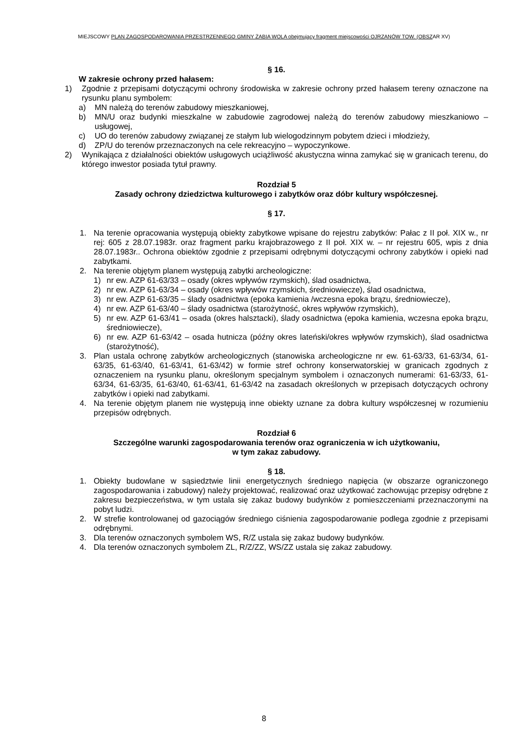MIEJSCOWY PLAN ZAGOSPODAROWANIA PRZESTRZENNEGO GMINY ŻABIA WOLA obejmujący fragment miejscowości OJRZANÓW TOW. (OBSZAR XV)
§ 16.
W zakresie ochrony przed hałasem:
1) Zgodnie z przepisami dotyczącymi ochrony środowiska w zakresie ochrony przed hałasem tereny oznaczone na rysunku planu symbolem:
a) MN należą do terenów zabudowy mieszkaniowej,
b) MN/U oraz budynki mieszkalne w zabudowie zagrodowej należą do terenów zabudowy mieszkaniowo – usługowej,
c) UO do terenów zabudowy związanej ze stałym lub wielogodzinnym pobytem dzieci i młodzieży,
d) ZP/U do terenów przeznaczonych na cele rekreacyjno – wypoczynkowe.
2) Wynikająca z działalności obiektów usługowych uciążliwość akustyczna winna zamykać się w granicach terenu, do którego inwestor posiada tytuł prawny.
Rozdział 5
Zasady ochrony dziedzictwa kulturowego i zabytków oraz dóbr kultury współczesnej.
§ 17.
1. Na terenie opracowania występują obiekty zabytkowe wpisane do rejestru zabytków: Pałac z II poł. XIX w., nr rej: 605 z 28.07.1983r. oraz fragment parku krajobrazowego z II poł. XIX w. – nr rejestru 605, wpis z dnia 28.07.1983r.. Ochrona obiektów zgodnie z przepisami odrębnymi dotyczącymi ochrony zabytków i opieki nad zabytkami.
2. Na terenie objętym planem występują zabytki archeologiczne:
1) nr ew. AZP 61-63/33 – osady (okres wpływów rzymskich), ślad osadnictwa,
2) nr ew. AZP 61-63/34 – osady (okres wpływów rzymskich, średniowiecze), ślad osadnictwa,
3) nr ew. AZP 61-63/35 – ślady osadnictwa (epoka kamienia /wczesna epoka brązu, średniowiecze),
4) nr ew. AZP 61-63/40 – ślady osadnictwa (starożytność, okres wpływów rzymskich),
5) nr ew. AZP 61-63/41 – osada (okres halsztacki), ślady osadnictwa (epoka kamienia, wczesna epoka brązu, średniowiecze),
6) nr ew. AZP 61-63/42 – osada hutnicza (późny okres lateński/okres wpływów rzymskich), ślad osadnictwa (starożytność),
3. Plan ustala ochronę zabytków archeologicznych (stanowiska archeologiczne nr ew. 61-63/33, 61-63/34, 61-63/35, 61-63/40, 61-63/41, 61-63/42) w formie stref ochrony konserwatorskiej w granicach zgodnych z oznaczeniem na rysunku planu, określonym specjalnym symbolem i oznaczonych numerami: 61-63/33, 61-63/34, 61-63/35, 61-63/40, 61-63/41, 61-63/42 na zasadach określonych w przepisach dotyczących ochrony zabytków i opieki nad zabytkami.
4. Na terenie objętym planem nie występują inne obiekty uznane za dobra kultury współczesnej w rozumieniu przepisów odrębnych.
Rozdział 6
Szczególne warunki zagospodarowania terenów oraz ograniczenia w ich użytkowaniu,
w tym zakaz zabudowy.
§ 18.
1. Obiekty budowlane w sąsiedztwie linii energetycznych średniego napięcia (w obszarze ograniczonego zagospodarowania i zabudowy) należy projektować, realizować oraz użytkować zachowując przepisy odrębne z zakresu bezpieczeństwa, w tym ustala się zakaz budowy budynków z pomieszczeniami przeznaczonymi na pobyt ludzi.
2. W strefie kontrolowanej od gazociągów średniego ciśnienia zagospodarowanie podlega zgodnie z przepisami odrębnymi.
3. Dla terenów oznaczonych symbolem WS, R/Z ustala się zakaz budowy budynków.
4. Dla terenów oznaczonych symbolem ZL, R/Z/ZZ, WS/ZZ ustala się zakaz zabudowy.
8